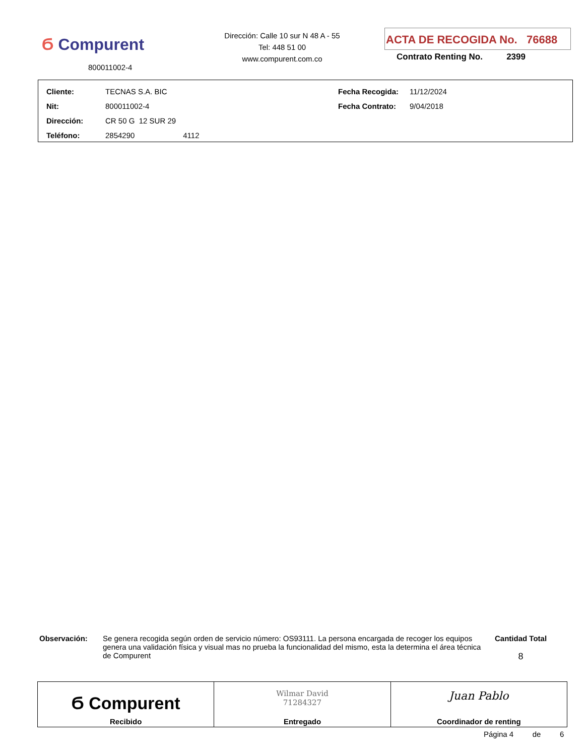Ϭ Compurent
800011002-4
Dirección: Calle 10 sur N 48 A - 55
Tel: 448 51 00
www.compurent.com.co
ACTA DE RECOGIDA No. 76688
Contrato Renting No. 2399
| Cliente: | TECNAS S.A. BIC | Fecha Recogida: | 11/12/2024 |
| Nit: | 800011002-4 | Fecha Contrato: | 9/04/2018 |
| Dirección: | CR 50 G 12 SUR 29 | | |
| Teléfono: | 2854290 4112 | | |
Observación:
Se genera recogida según orden de servicio número: OS93111. La persona encargada de recoger los equipos genera una validación física y visual mas no prueba la funcionalidad del mismo, esta la determina el área técnica de Compurent
Cantidad Total
8
| Ϭ Compurent Recibido | Wilmar David 71284327 Entregado | Juan Pablo Coordinador de renting |
Página 4 de 6